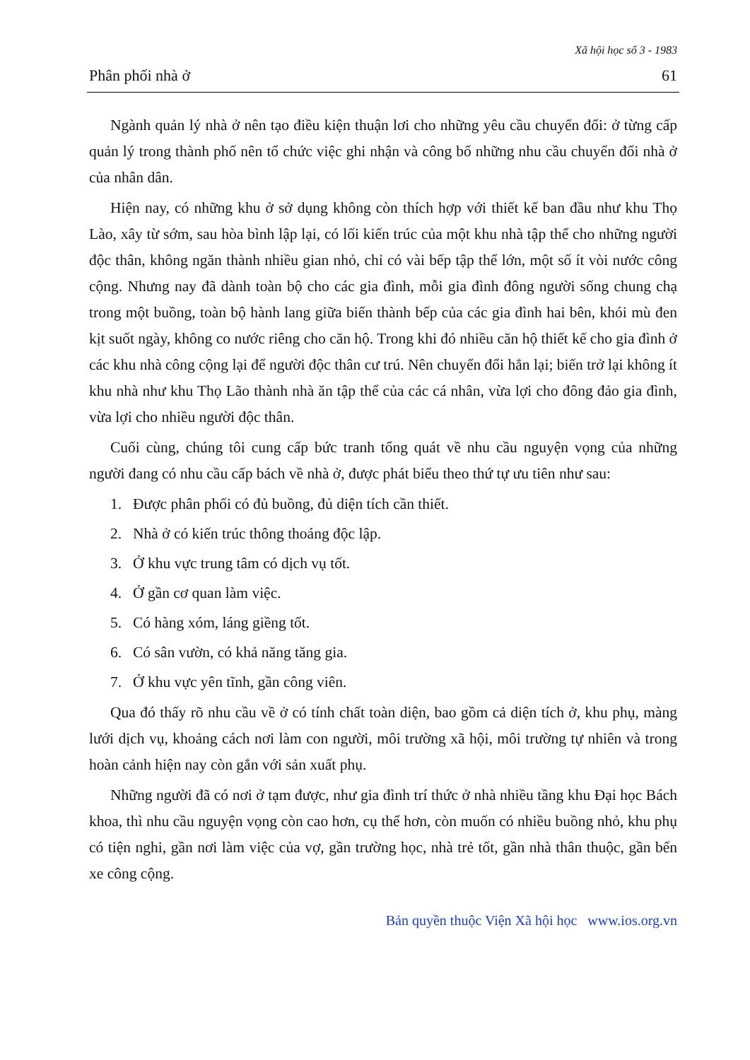Xã hội học số 3 - 1983
Phân phối nhà ở 61
Ngành quản lý nhà ở nên tạo điều kiện thuận lơi cho những yêu cầu chuyển đổi: ở từng cấp quản lý trong thành phố nên tổ chức việc ghi nhận và công bố những nhu cầu chuyển đổi nhà ở của nhân dân.
Hiện nay, có những khu ở sở dụng không còn thích hợp với thiết kế ban đầu như khu Thọ Lào, xây từ sớm, sau hòa bình lập lại, có lối kiến trúc của một khu nhà tập thể cho những người độc thân, không ngăn thành nhiều gian nhỏ, chỉ có vài bếp tập thể lớn, một số ít vòi nước công cộng. Nhưng nay đã dành toàn bộ cho các gia đình, mỗi gia đình đông người sống chung chạ trong một buồng, toàn bộ hành lang giữa biến thành bếp của các gia đình hai bên, khói mù đen kịt suốt ngày, không co nước riêng cho căn hộ. Trong khi đó nhiều căn hộ thiết kế cho gia đình ở các khu nhà công cộng lại để người độc thân cư trú. Nên chuyển đổi hẳn lại; biến trở lại không ít khu nhà như khu Thọ Lão thành nhà ăn tập thể của các cá nhân, vừa lợi cho đông đảo gia đình, vừa lợi cho nhiều người độc thân.
Cuối cùng, chúng tôi cung cấp bức tranh tổng quát về nhu cầu nguyện vọng của những người đang có nhu cầu cấp bách về nhà ở, được phát biểu theo thứ tự ưu tiên như sau:
1. Được phân phối có đủ buồng, đủ diện tích cần thiết.
2. Nhà ở có kiến trúc thông thoáng độc lập.
3. Ở khu vực trung tâm có dịch vụ tốt.
4. Ở gần cơ quan làm việc.
5. Có hàng xóm, láng giềng tốt.
6. Có sân vườn, có khả năng tăng gia.
7. Ở khu vực yên tĩnh, gần công viên.
Qua đó thấy rõ nhu cầu về ở có tính chất toàn diện, bao gồm cả diện tích ở, khu phụ, màng lưới dịch vụ, khoảng cách nơi làm con người, môi trường xã hội, môi trường tự nhiên và trong hoàn cảnh hiện nay còn gắn với sản xuất phụ.
Những người đã có nơi ở tạm được, như gia đình trí thức ở nhà nhiều tầng khu Đại học Bách khoa, thì nhu cầu nguyện vọng còn cao hơn, cụ thể hơn, còn muốn có nhiều buồng nhỏ, khu phụ có tiện nghi, gần nơi làm việc của vợ, gần trường học, nhà trẻ tốt, gần nhà thân thuộc, gần bến xe công cộng.
Bản quyền thuộc Viện Xã hội học www.ios.org.vn